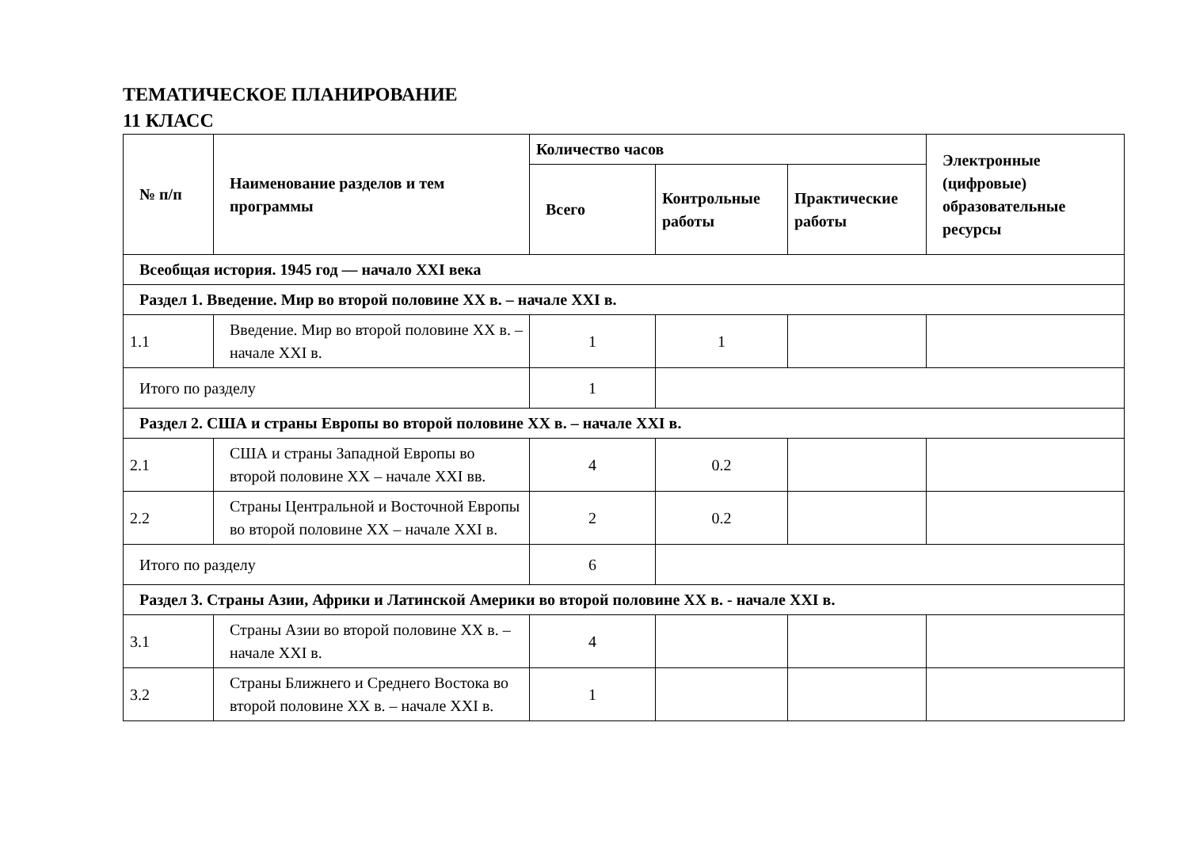ТЕМАТИЧЕСКОЕ ПЛАНИРОВАНИЕ
11 КЛАСС
| № п/п | Наименование разделов и тем программы | Количество часов | | | Электронные (цифровые) образовательные ресурсы |
| --- | --- | --- | --- | --- | --- |
| | | Всего | Контрольные работы | Практические работы | |
| Всеобщая история. 1945 год — начало XXI века | | | | | |
| Раздел 1. Введение. Мир во второй половине XX в. – начале XXI в. | | | | | |
| 1.1 | Введение. Мир во второй половине XX в. – начале XXI в. | 1 | 1 | | |
| Итого по разделу | | 1 | | | |
| Раздел 2. США и страны Европы во второй половине XX в. – начале XXI в. | | | | | |
| 2.1 | США и страны Западной Европы во второй половине XX – начале XXI вв. | 4 | 0.2 | | |
| 2.2 | Страны Центральной и Восточной Европы во второй половине XX – начале XXI в. | 2 | 0.2 | | |
| Итого по разделу | | 6 | | | |
| Раздел 3. Страны Азии, Африки и Латинской Америки во второй половине XX в. - начале XXI в. | | | | | |
| 3.1 | Страны Азии во второй половине XX в. – начале XXI в. | 4 | | | |
| 3.2 | Страны Ближнего и Среднего Востока во второй половине XX в. – начале XXI в. | 1 | | | |